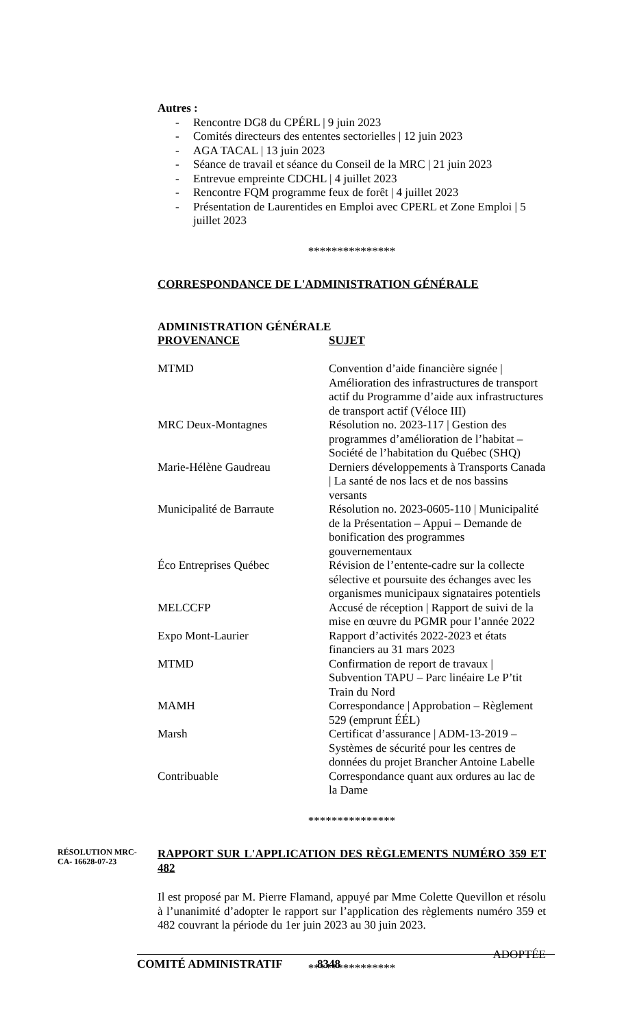Autres :
- Rencontre DG8 du CPÉRL | 9 juin 2023
- Comités directeurs des ententes sectorielles | 12 juin 2023
- AGA TACAL | 13 juin 2023
- Séance de travail et séance du Conseil de la MRC | 21 juin 2023
- Entrevue empreinte CDCHL | 4 juillet 2023
- Rencontre FQM programme feux de forêt | 4 juillet 2023
- Présentation de Laurentides en Emploi avec CPERL et Zone Emploi | 5 juillet 2023
***************
CORRESPONDANCE DE L'ADMINISTRATION GÉNÉRALE
ADMINISTRATION GÉNÉRALE
| PROVENANCE | SUJET |
| MTMD | Convention d’aide financière signée / Amélioration des infrastructures de transport actif du Programme d’aide aux infrastructures de transport actif (Véloce III) |
| MRC Deux-Montagnes | Résolution no. 2023-117 / Gestion des programmes d’amélioration de l’habitat – Société de l’habitation du Québec (SHQ) |
| Marie-Hélène Gaudreau | Derniers développements à Transports Canada / La santé de nos lacs et de nos bassins versants |
| Municipalité de Barraute | Résolution no. 2023-0605-110 / Municipalité de la Présentation – Appui – Demande de bonification des programmes gouvernementaux |
| Éco Entreprises Québec | Révision de l’entente-cadre sur la collecte sélective et poursuite des échanges avec les organismes municipaux signataires potentiels |
| MELCCFP | Accusé de réception / Rapport de suivi de la mise en œuvre du PGMR pour l’année 2022 |
| Expo Mont-Laurier | Rapport d’activités 2022-2023 et états financiers au 31 mars 2023 |
| MTMD | Confirmation de report de travaux / Subvention TAPU – Parc linéaire Le P’tit Train du Nord |
| MAMH | Correspondance / Approbation – Règlement 529 (emprunt ÉÉL) |
| Marsh | Certificat d’assurance / ADM-13-2019 – Systèmes de sécurité pour les centres de données du projet Brancher Antoine Labelle |
| Contribuable | Correspondance quant aux ordures au lac de la Dame |
***************
RÉSOLUTION MRC-CA- 16628-07-23
RAPPORT SUR L'APPLICATION DES RÈGLEMENTS NUMÉRO 359 ET 482
Il est proposé par M. Pierre Flamand, appuyé par Mme Colette Quevillon et résolu à l’unanimité d’adopter le rapport sur l’application des règlements numéro 359 et 482 couvrant la période du 1er juin 2023 au 30 juin 2023.
ADOPTÉE
***************
COMITÉ ADMINISTRATIF 8348